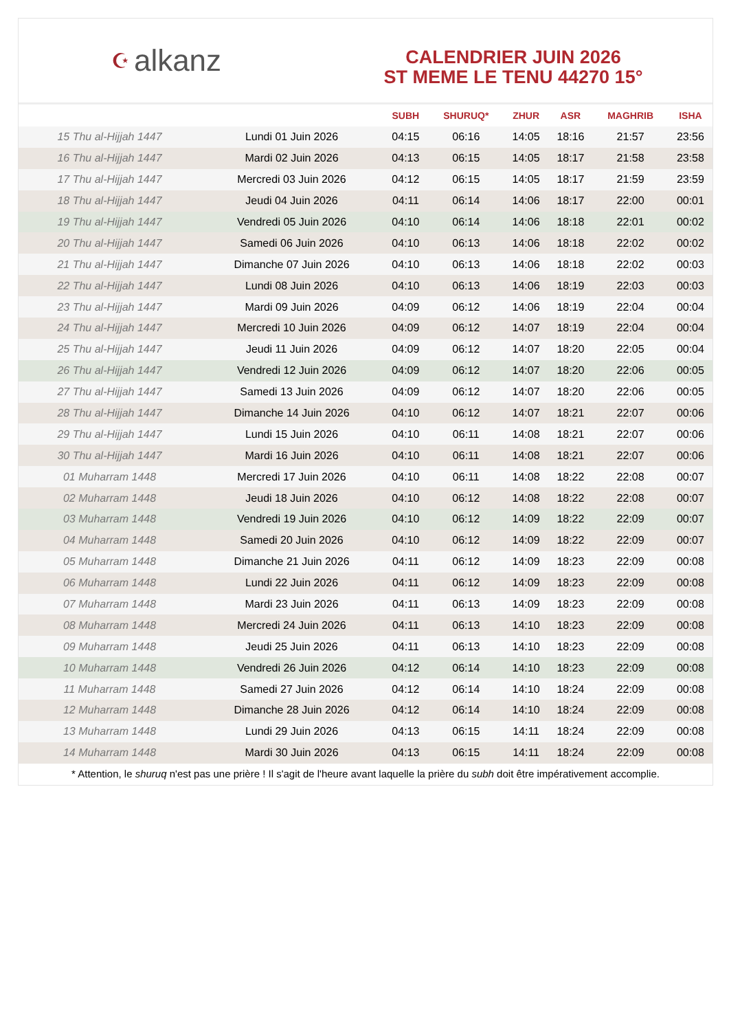☪ alkanz
CALENDRIER JUIN 2026
ST MEME LE TENU 44270 15°
| | | SUBH | SHURUQ* | ZHUR | ASR | MAGHRIB | ISHA |
| --- | --- | --- | --- | --- | --- | --- | --- |
| 15 Thu al-Hijjah 1447 | Lundi 01 Juin 2026 | 04:15 | 06:16 | 14:05 | 18:16 | 21:57 | 23:56 |
| 16 Thu al-Hijjah 1447 | Mardi 02 Juin 2026 | 04:13 | 06:15 | 14:05 | 18:17 | 21:58 | 23:58 |
| 17 Thu al-Hijjah 1447 | Mercredi 03 Juin 2026 | 04:12 | 06:15 | 14:05 | 18:17 | 21:59 | 23:59 |
| 18 Thu al-Hijjah 1447 | Jeudi 04 Juin 2026 | 04:11 | 06:14 | 14:06 | 18:17 | 22:00 | 00:01 |
| 19 Thu al-Hijjah 1447 | Vendredi 05 Juin 2026 | 04:10 | 06:14 | 14:06 | 18:18 | 22:01 | 00:02 |
| 20 Thu al-Hijjah 1447 | Samedi 06 Juin 2026 | 04:10 | 06:13 | 14:06 | 18:18 | 22:02 | 00:02 |
| 21 Thu al-Hijjah 1447 | Dimanche 07 Juin 2026 | 04:10 | 06:13 | 14:06 | 18:18 | 22:02 | 00:03 |
| 22 Thu al-Hijjah 1447 | Lundi 08 Juin 2026 | 04:10 | 06:13 | 14:06 | 18:19 | 22:03 | 00:03 |
| 23 Thu al-Hijjah 1447 | Mardi 09 Juin 2026 | 04:09 | 06:12 | 14:06 | 18:19 | 22:04 | 00:04 |
| 24 Thu al-Hijjah 1447 | Mercredi 10 Juin 2026 | 04:09 | 06:12 | 14:07 | 18:19 | 22:04 | 00:04 |
| 25 Thu al-Hijjah 1447 | Jeudi 11 Juin 2026 | 04:09 | 06:12 | 14:07 | 18:20 | 22:05 | 00:04 |
| 26 Thu al-Hijjah 1447 | Vendredi 12 Juin 2026 | 04:09 | 06:12 | 14:07 | 18:20 | 22:06 | 00:05 |
| 27 Thu al-Hijjah 1447 | Samedi 13 Juin 2026 | 04:09 | 06:12 | 14:07 | 18:20 | 22:06 | 00:05 |
| 28 Thu al-Hijjah 1447 | Dimanche 14 Juin 2026 | 04:10 | 06:12 | 14:07 | 18:21 | 22:07 | 00:06 |
| 29 Thu al-Hijjah 1447 | Lundi 15 Juin 2026 | 04:10 | 06:11 | 14:08 | 18:21 | 22:07 | 00:06 |
| 30 Thu al-Hijjah 1447 | Mardi 16 Juin 2026 | 04:10 | 06:11 | 14:08 | 18:21 | 22:07 | 00:06 |
| 01 Muharram 1448 | Mercredi 17 Juin 2026 | 04:10 | 06:11 | 14:08 | 18:22 | 22:08 | 00:07 |
| 02 Muharram 1448 | Jeudi 18 Juin 2026 | 04:10 | 06:12 | 14:08 | 18:22 | 22:08 | 00:07 |
| 03 Muharram 1448 | Vendredi 19 Juin 2026 | 04:10 | 06:12 | 14:09 | 18:22 | 22:09 | 00:07 |
| 04 Muharram 1448 | Samedi 20 Juin 2026 | 04:10 | 06:12 | 14:09 | 18:22 | 22:09 | 00:07 |
| 05 Muharram 1448 | Dimanche 21 Juin 2026 | 04:11 | 06:12 | 14:09 | 18:23 | 22:09 | 00:08 |
| 06 Muharram 1448 | Lundi 22 Juin 2026 | 04:11 | 06:12 | 14:09 | 18:23 | 22:09 | 00:08 |
| 07 Muharram 1448 | Mardi 23 Juin 2026 | 04:11 | 06:13 | 14:09 | 18:23 | 22:09 | 00:08 |
| 08 Muharram 1448 | Mercredi 24 Juin 2026 | 04:11 | 06:13 | 14:10 | 18:23 | 22:09 | 00:08 |
| 09 Muharram 1448 | Jeudi 25 Juin 2026 | 04:11 | 06:13 | 14:10 | 18:23 | 22:09 | 00:08 |
| 10 Muharram 1448 | Vendredi 26 Juin 2026 | 04:12 | 06:14 | 14:10 | 18:23 | 22:09 | 00:08 |
| 11 Muharram 1448 | Samedi 27 Juin 2026 | 04:12 | 06:14 | 14:10 | 18:24 | 22:09 | 00:08 |
| 12 Muharram 1448 | Dimanche 28 Juin 2026 | 04:12 | 06:14 | 14:10 | 18:24 | 22:09 | 00:08 |
| 13 Muharram 1448 | Lundi 29 Juin 2026 | 04:13 | 06:15 | 14:11 | 18:24 | 22:09 | 00:08 |
| 14 Muharram 1448 | Mardi 30 Juin 2026 | 04:13 | 06:15 | 14:11 | 18:24 | 22:09 | 00:08 |
* Attention, le shuruq n'est pas une prière ! Il s'agit de l'heure avant laquelle la prière du subh doit être impérativement accomplie.